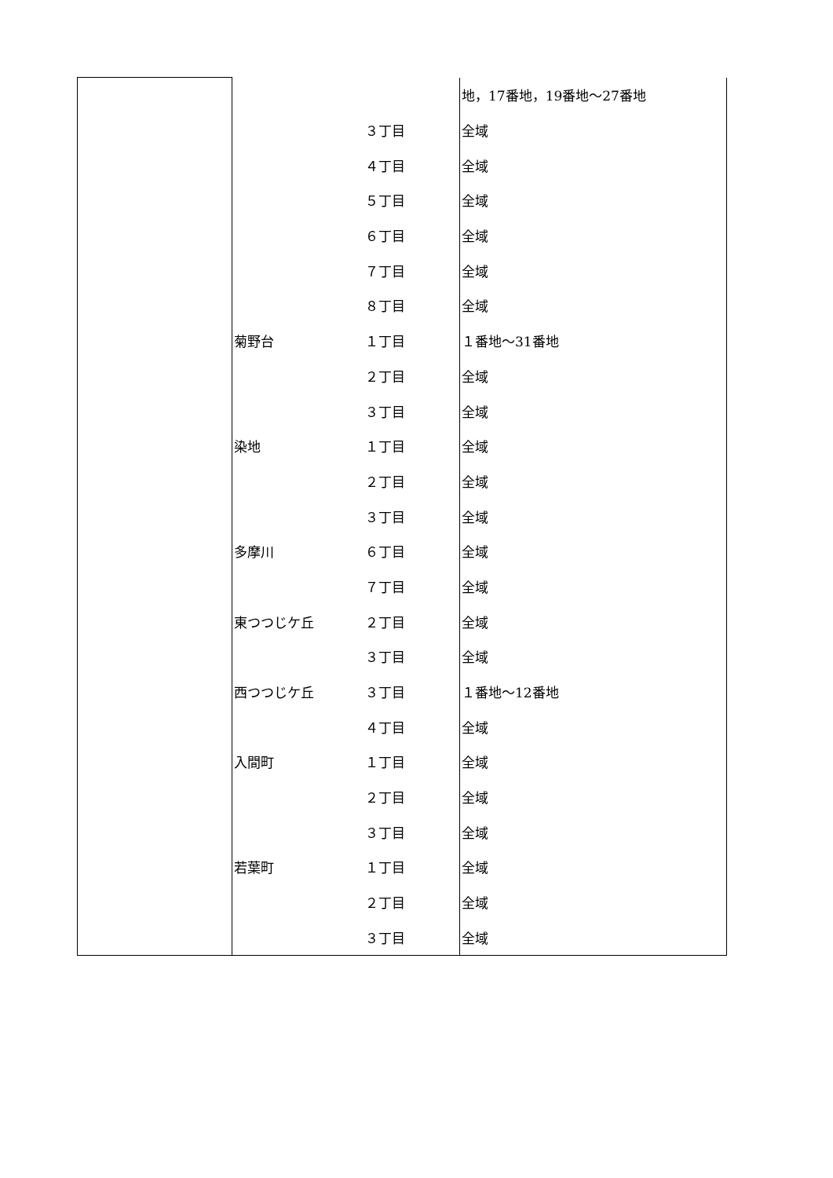| | | | 地，17番地，19番地～27番地 |
| | | ３丁目 | 全域 |
| | | ４丁目 | 全域 |
| | | ５丁目 | 全域 |
| | | ６丁目 | 全域 |
| | | ７丁目 | 全域 |
| | | ８丁目 | 全域 |
| | 菊野台 | １丁目 | １番地～31番地 |
| | | ２丁目 | 全域 |
| | | ３丁目 | 全域 |
| | 染地 | １丁目 | 全域 |
| | | ２丁目 | 全域 |
| | | ３丁目 | 全域 |
| | 多摩川 | ６丁目 | 全域 |
| | | ７丁目 | 全域 |
| | 東つつじケ丘 | ２丁目 | 全域 |
| | | ３丁目 | 全域 |
| | 西つつじケ丘 | ３丁目 | １番地～12番地 |
| | | ４丁目 | 全域 |
| | 入間町 | １丁目 | 全域 |
| | | ２丁目 | 全域 |
| | | ３丁目 | 全域 |
| | 若葉町 | １丁目 | 全域 |
| | | ２丁目 | 全域 |
| | | ３丁目 | 全域 |